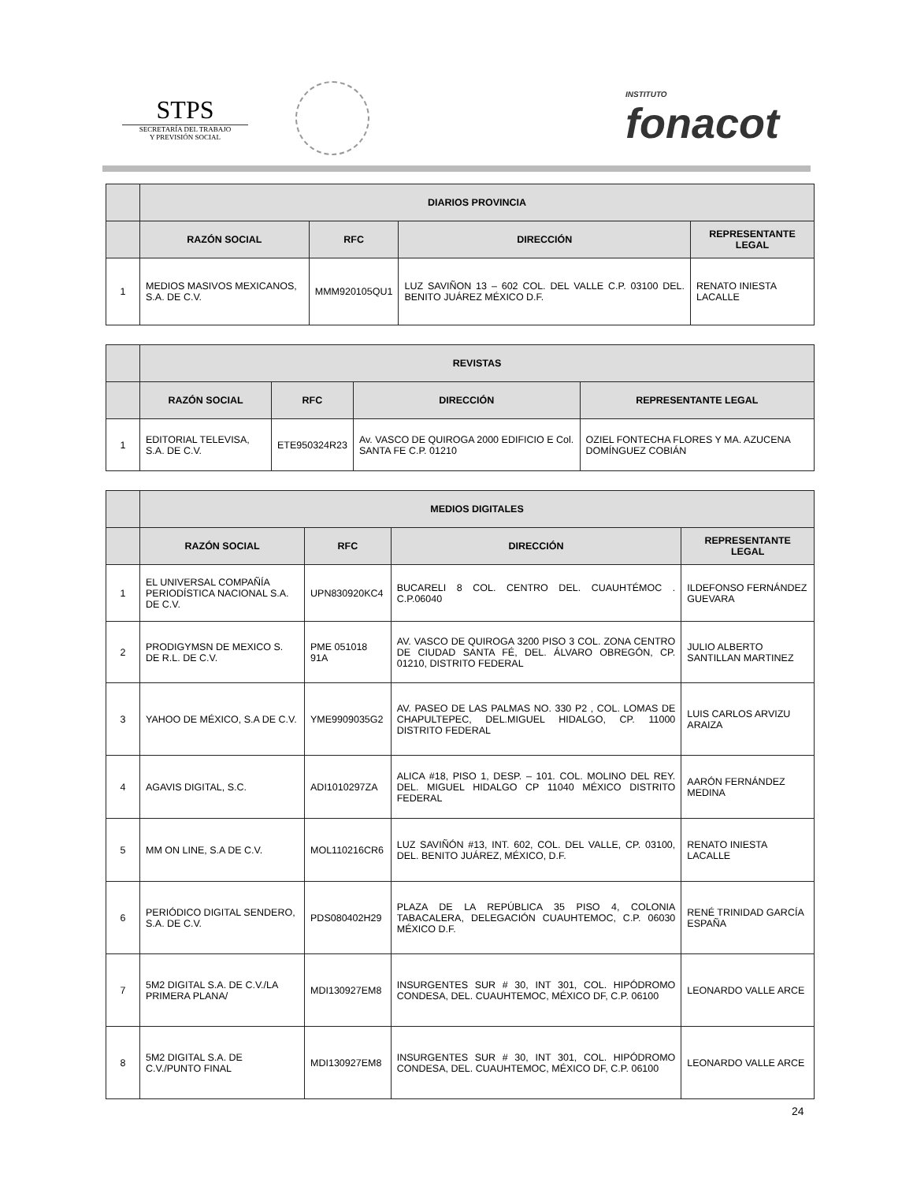STPS
SECRETARÍA DEL TRABAJO
Y PREVISIÓN SOCIAL
INSTITUTO
fonacot
| | DIARIOS PROVINCIA | | | |
| --- | --- | --- | --- | --- |
| | RAZÓN SOCIAL | RFC | DIRECCIÓN | REPRESENTANTE LEGAL |
| 1 | MEDIOS MASIVOS MEXICANOS, S.A. DE C.V. | MMM920105QU1 | LUZ SAVIÑON 13 – 602 COL. DEL VALLE C.P. 03100 DEL. BENITO JUÁREZ MÉXICO D.F. | RENATO INIESTA LACALLE |
| | REVISTAS | | | |
| --- | --- | --- | --- | --- |
| | RAZÓN SOCIAL | RFC | DIRECCIÓN | REPRESENTANTE LEGAL |
| 1 | EDITORIAL TELEVISA, S.A. DE C.V. | ETE950324R23 | Av. VASCO DE QUIROGA 2000 EDIFICIO E Col. SANTA FE C.P. 01210 | OZIEL FONTECHA FLORES Y MA. AZUCENA DOMÍNGUEZ COBIÁN |
| | MEDIOS DIGITALES | | | |
| --- | --- | --- | --- | --- |
| | RAZÓN SOCIAL | RFC | DIRECCIÓN | REPRESENTANTE LEGAL |
| 1 | EL UNIVERSAL COMPAÑÍA PERIODÍSTICA NACIONAL S.A. DE C.V. | UPN830920KC4 | BUCARELI 8 COL. CENTRO DEL. CUAUHTÉMOC . C.P.06040 | ILDEFONSO FERNÁNDEZ GUEVARA |
| 2 | PRODIGYMSN DE MEXICO S. DE R.L. DE C.V. | PME 051018 91A | AV. VASCO DE QUIROGA 3200 PISO 3 COL. ZONA CENTRO DE CIUDAD SANTA FÉ, DEL. ÁLVARO OBREGÓN, CP. 01210, DISTRITO FEDERAL | JULIO ALBERTO SANTILLAN MARTINEZ |
| 3 | YAHOO DE MÉXICO, S.A DE C.V. | YME9909035G2 | AV. PASEO DE LAS PALMAS NO. 330 P2 , COL. LOMAS DE CHAPULTEPEC, DEL.MIGUEL HIDALGO, CP. 11000 DISTRITO FEDERAL | LUIS CARLOS ARVIZU ARAIZA |
| 4 | AGAVIS DIGITAL, S.C. | ADI1010297ZA | ALICA #18, PISO 1, DESP. – 101. COL. MOLINO DEL REY. DEL. MIGUEL HIDALGO CP 11040 MÉXICO DISTRITO FEDERAL | AARÓN FERNÁNDEZ MEDINA |
| 5 | MM ON LINE, S.A DE C.V. | MOL110216CR6 | LUZ SAVIÑÓN #13, INT. 602, COL. DEL VALLE, CP. 03100, DEL. BENITO JUÁREZ, MÉXICO, D.F. | RENATO INIESTA LACALLE |
| 6 | PERIÓDICO DIGITAL SENDERO, S.A. DE C.V. | PDS080402H29 | PLAZA DE LA REPÚBLICA 35 PISO 4, COLONIA TABACALERA, DELEGACIÓN CUAUHTEMOC, C.P. 06030 MÉXICO D.F. | RENÉ TRINIDAD GARCÍA ESPAÑA |
| 7 | 5M2 DIGITAL S.A. DE C.V./LA PRIMERA PLANA/ | MDI130927EM8 | INSURGENTES SUR # 30, INT 301, COL. HIPÓDROMO CONDESA, DEL. CUAUHTEMOC, MÉXICO DF, C.P. 06100 | LEONARDO VALLE ARCE |
| 8 | 5M2 DIGITAL S.A. DE C.V./PUNTO FINAL | MDI130927EM8 | INSURGENTES SUR # 30, INT 301, COL. HIPÓDROMO CONDESA, DEL. CUAUHTEMOC, MÉXICO DF, C.P. 06100 | LEONARDO VALLE ARCE |
24